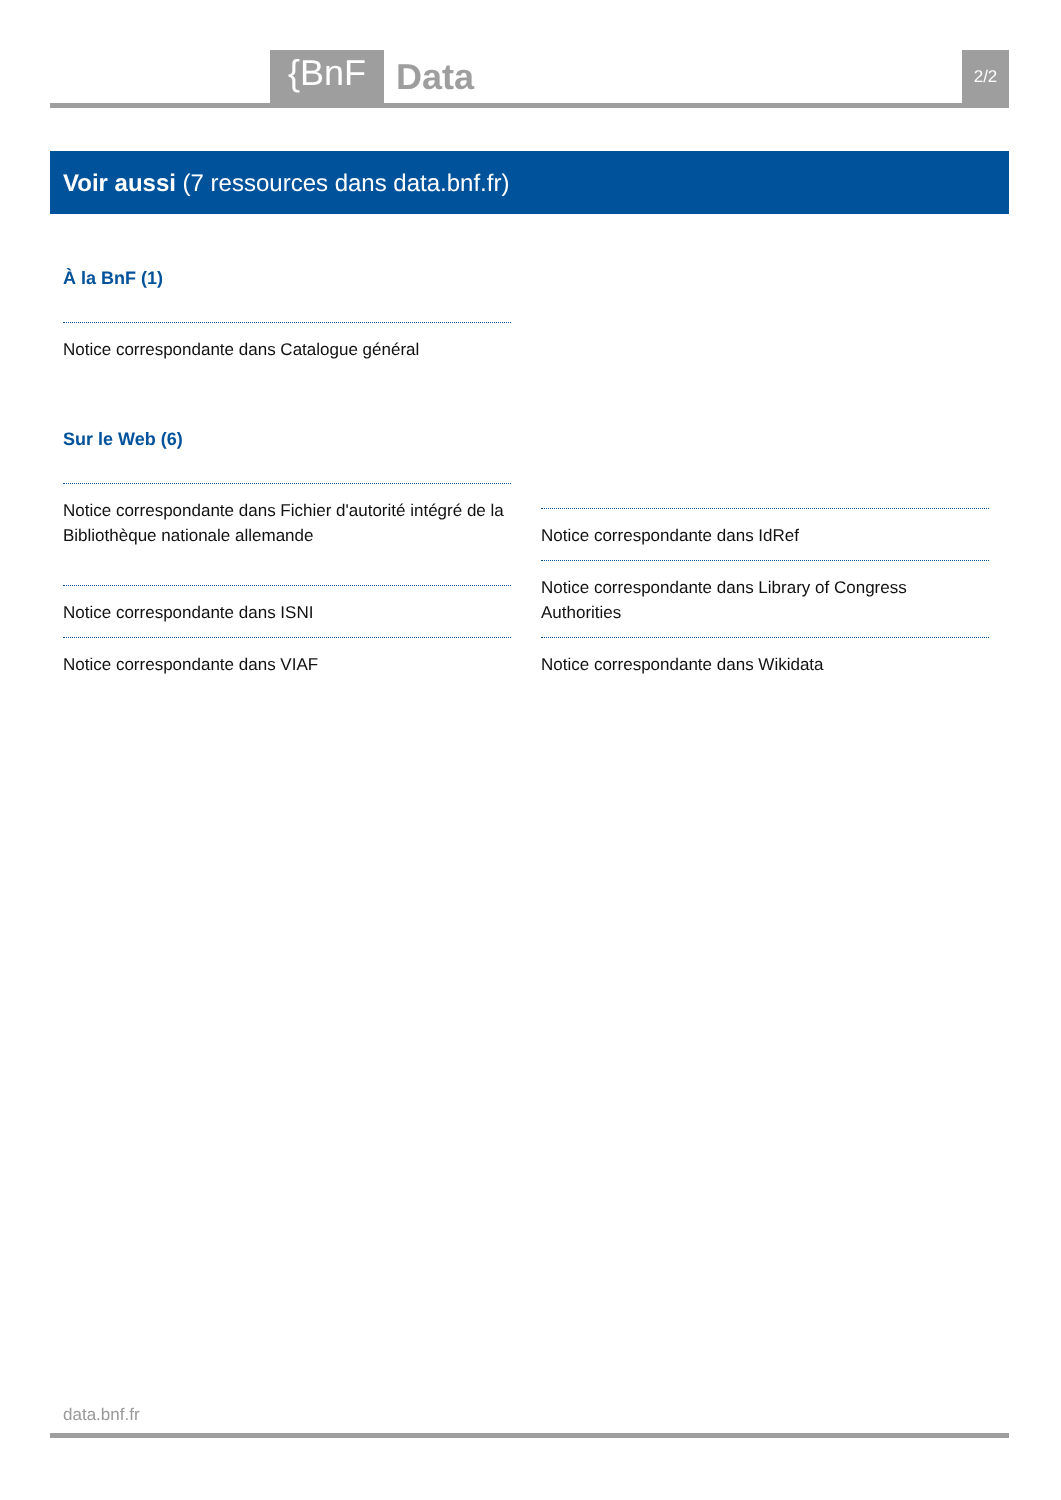{BnF Data 2/2
Voir aussi (7 ressources dans data.bnf.fr)
À la BnF (1)
Notice correspondante dans Catalogue général
Sur le Web (6)
Notice correspondante dans Fichier d'autorité intégré de la Bibliothèque nationale allemande
Notice correspondante dans IdRef
Notice correspondante dans Library of Congress Authorities
Notice correspondante dans ISNI
Notice correspondante dans VIAF
Notice correspondante dans Wikidata
data.bnf.fr